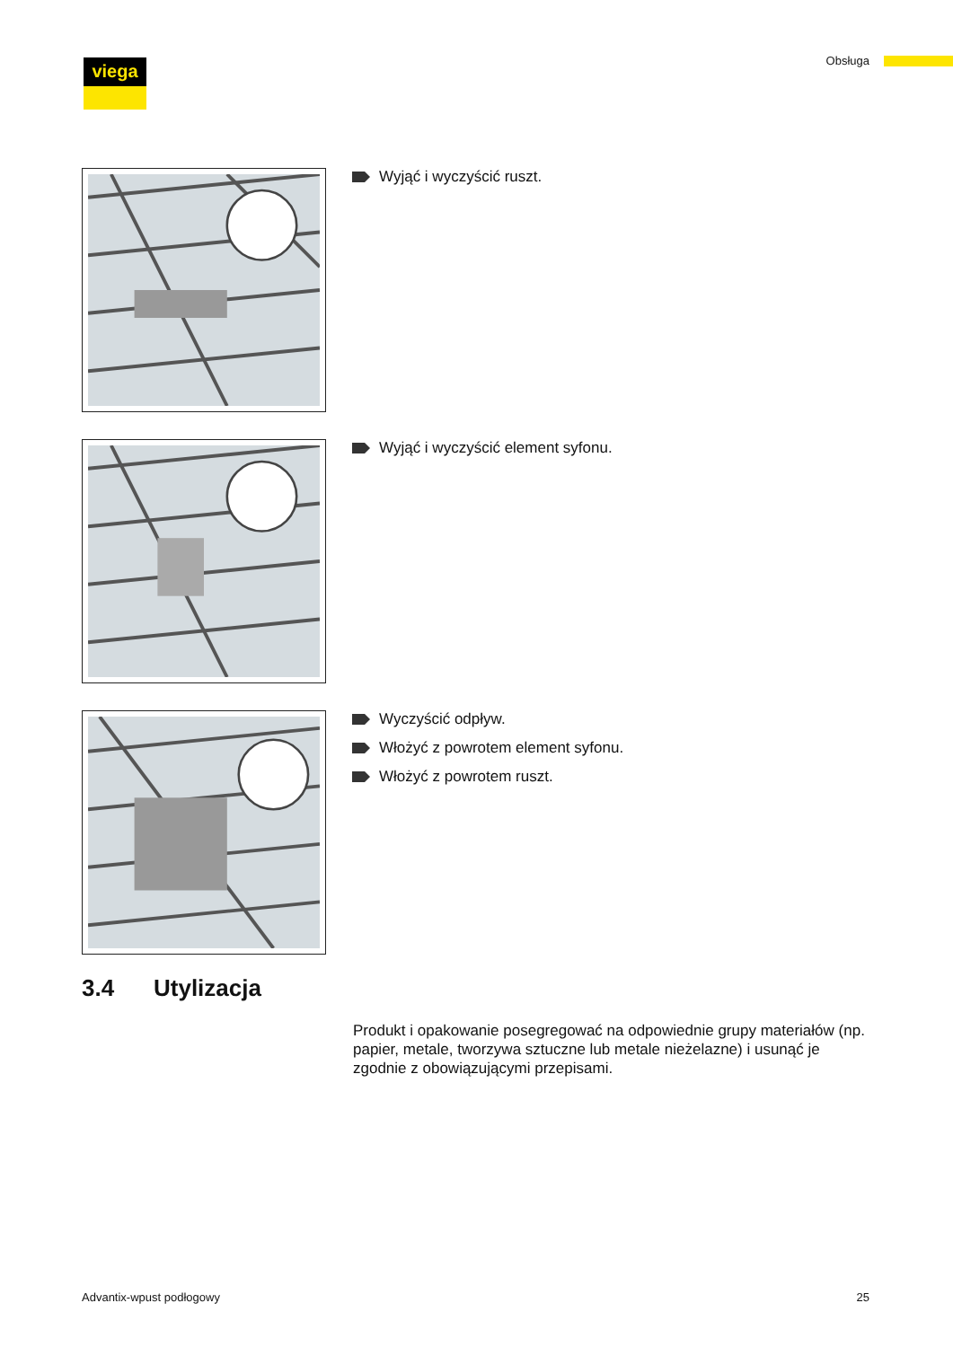viega Obsługa
Wyjąć i wyczyścić ruszt.
Wyjąć i wyczyścić element syfonu.
Wyczyścić odpływ.
Włożyć z powrotem element syfonu.
Włożyć z powrotem ruszt.
3.4 Utylizacja
Produkt i opakowanie posegregować na odpowiednie grupy materiałów (np. papier, metale, tworzywa sztuczne lub metale nieżelazne) i usunąć je zgodnie z obowiązującymi przepisami.
Advantix-wpust podłogowy 25